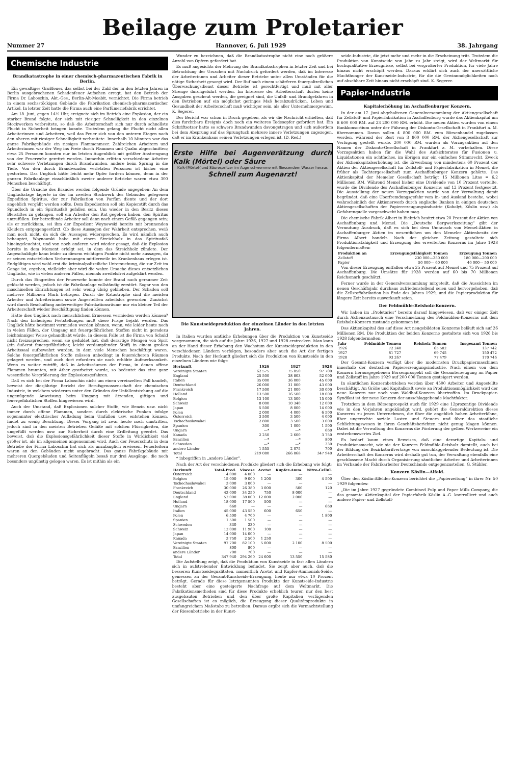Beilage zum Proletarier
Nummer 27 Hannover, 6. Juli 1929 38. Jahrgang
Chemische Industrie
Brandkatastrophe in einer chemisch-pharmazeutischen Fabrik in Berlin.
Ein gewaltiges Großfeuer, das selbst bei der Zahl der in den letzten Jahren in Berlin ausgebrochenen Schadenfeuer Aufsehen erregt, hat den Betrieb der Firma Dr. Laboschin, Akt.-Ges., Berlin-Alt-Moabit, vernichtet. Die Firma betrieb in einem sechsstöckigen Gebäude die Fabrikation chemisch-pharmazeutischer Artikel. In letzter Zeit hatte die Firma auch eine Parfümeriefabrik errichtet.
Am 18. Juni, gegen 14½ Uhr, ereignete sich im Betrieb eine Explosion, der ein starker Brand folgte, der sich mit riesiger Schnelligkeit in den einzelnen Stockwerken verbreitete, so daß die Arbeiterschaft sich nur durch schnellste Flucht in Sicherheit bringen konnte. Trotzdem gelang die Flucht nicht allen Arbeiterinnen und Arbeitern, weil das Feuer sich von den unteren Etagen nach den oberen mit riesiger Schnelligkeit verbreitete. Innerhalb 10 Minuten war das ganze Fabrikgebäude ein riesiges Flammenmeer. Zahlreichen Arbeitern und Arbeiterinnen war der Weg ins Freie durch Flammen und Qualm abgeschnitten; etwa 25 Personen konnten nur im letzten Augenblick mit größter Anstrengung von der Feuerwehr gerettet werden. Immerhin erlitten verschiedene Arbeiter sehr schwere Verletzungen durch Brandwunden, andere beim Sprung in die Tiefe. Von den durch Brandwunden verletzten Personen ist bisher eine gestorben. Das Unglück hätte leicht mehr Opfer fordern können, denn in der ganzen Fabrikanlage einschließlich zweier anderer Betriebe waren etwa 300 Menschen beschäftigt.
Über die Ursache des Brandes werden folgende Gründe angegeben: An dem Unglückstage lagerte in der im zweiten Stockwerk des Gebäudes gelegenen Expedition Spiritus, der zur Fabrikation von Parfüm diente und der dort angeblich vergällt werden sollte. Dem Expedienten soll ein Kopierstift durch das Spundloch in ein Spiritusfaß gefallen sein. Um wieder in den Besitz dieses Bleistiftes zu gelangen, soll ein Arbeiter den Rat gegeben haben, den Spiritus umzufüllen. Der betreffende Arbeiter soll dann nach einem Gefäß gegangen sein; als er zurückkam, sei ihm der Expedient Woynowski bereits mit brennenden Kleidern entgegengestürzt. Ob diese Aussagen der Wahrheit entsprechen, weiß man noch nicht, da sich die Aussagen widersprechen. Es wird nämlich auch behauptet, Woynowski habe mit einem Streichholz in das Spiritusfaß hineingeleuchtet, und von noch anderen wird wieder gesagt, daß die Explosion bereits in dem Moment erfolgt sei, in dem das Streichholz zündete. Der Angeschuldigte kann leider zu diesem wichtigen Punkte nicht mehr aussagen, da er seinen entsetzlichen Verbrennungen mittlerweile im Krankenhaus erlegen ist. Endgültiges wird wohl erst die kriminalpolizeiliche Untersuchung, die zur Zeit im Gange ist, ergeben, vielleicht aber wird die wahre Ursache dieses entsetzlichen Unglücks, wie in vielen anderen Fällen, niemals zweifelsfrei aufgeklärt werden.
Durch das Eingreifen der Feuerwehr konnte der Brand nach geraumer Zeit gelöscht werden, jedoch ist die Fabrikanlage vollständig zerstört. Sogar von den maschinellen Einrichtungen ist sehr wenig übrig geblieben. Der Schaden soll mehrere Millionen Mark betragen. Durch die Katastrophe sind die meisten Arbeiter und Arbeiterinnen sowie Angestellten arbeitslos geworden. Zunächst wird durch Beschaffung anderweitiger Fabrikationsräume nur ein kleiner Teil der Arbeiterschaft wieder Beschäftigung finden können.
Hätte dies Unglück nach menschlichem Ermessen vermieden werden können? Nach den bisherigen Feststellungen muß diese Frage bejaht werden. Das Unglück hätte bestimmt vermieden werden können, wenn, wie leider heute noch in vielen Fällen, der Umgang mit feuergefährlichen Stoffen nicht in geradezu leichtsinniger Weise gehandhabt würde. In diesem Falle ist die Firma von Schuld nicht freizusprechen, wenn sie geduldet hat, daß derartige Mengen von Sprit (ein äußerst feuergefährlicher, leicht verdampfender Stoff) in einem großen Arbeitssaal aufbewahrt wurden, in dem viele Menschen beschäftigt waren. Solche feuergefährlichen Stoffe müssen unbedingt in feuersicheren Räumen gelagert werden, und auch dort erfordern sie noch erhöhte Aufmerksamkeit. Wenn es weiter zutrifft, daß in Arbeitsräumen der Firma, in denen offene Flammen brannten, mit Äther gearbeitet wurde, so bedeutet das eine ganz wesentliche Vergrößerung der Explosionsgefahren.
Daß es sich bei der Firma Laboschin nicht um einen vereinzelten Fall handelt, beweist der diesjährige Bericht der Berufsgenossenschaft der chemischen Industrie, in welchem wiederum unter den Gründen der Unfallentstehung auf die ungenügende Anweisung beim Umgang mit ätzenden, giftigen und feuergefährlichen Stoffen hingewiesen wird.
Auch der Umstand, daß Explosionen solcher Stoffe, wie Benzin usw. nicht immer durch offene Flammen, sondern durch elektrische Funken infolge sogenannter elektrischer Aufladung beim Umfüllen usw. entstehen können, findet zu wenig Beachtung. Dieser Vorgang ist zwar heute noch umstritten, jedoch sind in den meisten Betrieben Gefäße mit solchen Flüssigkeiten, die umgefüllt werden usw. zur Sicherheit durch eine Erdleitung geerdet. Das beweist, daß die Explosionsgefährlichkeit dieser Stoffe in Wirklichkeit viel größer ist, als im allgemeinen angenommen wird. Auch der Feuerschutz in dem Betriebe der Firma Laboschin hat sich als unzulänglich erwiesen. Feuerleitern waren an den Gebäuden nicht angebracht. Das ganze Fabrikgebäude mit mehreren Quergebäuden und Seitenflügeln besaß nur drei Ausgänge, die noch besonders ungünstig gelegen waren. Es ist mithin als ein
Wunder zu bezeichnen, daß die Brandkatastrophe nicht eine noch größere Anzahl von Opfern gefordert hat.
Es muß angesichts der Mehrung der Brandkatastrophen in letzter Zeit und bei Betrachtung der Ursachen mit Nachdruck gefordert werden, daß im Interesse der Arbeiterinnen und Arbeiter dieser Betriebe unter allen Umständen für die nötige Sicherheit gesorgt wird. Der Ruf nach einem schärferen feuerpolizeilichen Überwachungsdienst dieser Betriebe ist gerechtfertigt und muß mit aller Strenge durchgeführt werden. Im Interesse der Arbeiterschaft dürfen keine Ausgaben gescheut werden, die geeignet sind, die Unfall- und Brandgefahren in den Betrieben auf ein möglichst geringes Maß herabzudrücken. Leben und Gesundheit der Arbeiterschaft muß wichtiger sein, als aller Unternehmergewinn. K. Segerer.
Der Bericht war schon in Druck gegeben, als wir die Nachricht erhielten, daß dies furchtbare Ereignis doch noch ein weiteres Todesopfer gefordert hat. Ein Schriftsetzer hatte so schwere Brandwunden davongetragen und sich außerdem bei dem Absprung auf das Sprungtuch mehrere innere Verletzungen zugezogen, daß er im Krankenhaus seinen Verletzungen erlegen ist. (D. Red.)
Erste Hilfe bei Augenverätzung durch Kalk (Mörtel) oder Säure
Kalk-(Mörtel-)und Säurespritzer im Auge schwemme mit fliessendem Wasser heraus
Schnell zum Augenarzt!
Die Kunstseideproduktion der einzelnen Länder in den letzten Jahren.
In Italien wurden amtliche Erhebungen über die Produktion von Kunstseide vorgenommen, die sich auf die Jahre 1926, 1927 und 1928 erstrecken. Man kann an der Hand dieser Erhebung den Wachstum der Kunstseideproduktion in den verschiedenen Ländern verfolgen, besonders aber auch die Art der fertigen Produkte. Nach der Herkunft gliedert sich die Produktion von Kunstseide in den einzelnen Ländern wie folgt:
| Herkunft | 1926 | 1927 | 1928 |
| --- | --- | --- | --- |
| Vereinigte Staaten | 62 575 | 75 050 | 97 700 |
| England | 25 500 | 38 803 | 52 000 |
| Italien | 35 000 | 36 000 | 45 000 |
| Deutschland | 26 000 | 31 000 | 43 000 |
| Frankreich | 17 500 | 21 000 | 30 000 |
| Holland | 13 500 | 16 500 | 18 000 |
| Belgien | 13 100 | 13 500 | 15 000 |
| Schweiz | 8 000 | 10 340 | 12 000 |
| Japan | 5 500 | 8 000 | 14 000 |
| Polen | 2 000 | 4 000 | 6 500 |
| Österreich | 3 500 | 3 500 | 4 000 |
| Tschechoslowakei | 2 800 | 3 500 | 3 000 |
| Spanien | 300 | 1 000 | 1 500 |
| Ungarn | —* | —* | 660 |
| Kanada | 2 250 | 2 600 | 3 750 |
| Brasilien | —* | —* | 800 |
| Schweden | —* | —* | 330 |
| andere Länder | 1 555 | 2 075 | 700 |
| Total | 219 080 | 266 868 | 347 940 |
* inbegriffen in „andere Länder“.
Nach der Art der verschiedenen Produkte gliedert sich die Erhebung wie folgt:
| Herkunft | Total-Prod. | Viscose | Acetat | Kupfer-Amm. | Nitro-Cellul. |
| --- | --- | --- | --- | --- | --- |
| Österreich | 4 000 | 4 000 | — | — | — |
| Belgien | 15 000 | 9 000 | 1 200 | 300 | 4 500 |
| Tschechoslowakei | 3 000 | 3 000 | — | — | — |
| Frankreich | 30 000 | 26 380 | 3 000 | 500 | 120 |
| Deutschland | 43 000 | 34 250 | 750 | 8 000 | — |
| England | 52 000 | 38 000 | 12 000 | 2 000 | — |
| Holland | 18 000 | 17 500 | 500 | — | — |
| Ungarn | 660 | — | — | — | 660 |
| Italien | 45 000 | 43 550 | 600 | 650 | — |
| Polen | 6 500 | 4 700 | — | — | 1 800 |
| Spanien | 1 500 | 1 500 | — | — | — |
| Schweden | 330 | 330 | — | — | — |
| Schweiz | 12 000 | 11 900 | 100 | — | — |
| Japan | 14 000 | 14 000 | — | — | — |
| Kanada | 3 750 | 2 500 | 1 250 | — | — |
| Vereinigte Staaten | 97 700 | 82 100 | 5 000 | 2 100 | 8 500 |
| Brasilien | 800 | 800 | — | — | — |
| andere Länder | 700 | 700 | — | — | — |
| Total | 347 940 | 294 260 | 24 600 | 13 550 | 15 580 |
Die Aufstellung zeigt, daß die Produktion von Kunstseide in fast allen Ländern sich in aufstrebender Entwicklung befindet. Sie zeigt aber auch, daß die besseren Kunstseidequalitäten, namentlich Acetat und Kupfer-Ammoniak-Seide, gemessen an der Gesamt-Kunstseide-Erzeugung, heute nur etwa 10 Prozent beträgt. Gerade für diese letztgenannten Produkte der Kunstseide-Industrie besteht aber eine gesteigerte Nachfrage auf dem Weltmarkt. Die Fabrikationsmethoden sind für diese Produkte erheblich teurer, nur den best ausgebauten Betrieben und den über große Kapitalien verfügenden Gesellschaften ist es möglich, die Erzeugung dieser Qualitätsprodukte in umfangreichem Maßstabe zu betreiben. Daraus ergibt sich die Vormachtstellung der Riesenbetriebe in der Kunst-
seide-Industrie, die jetzt mehr und mehr in die Erscheinung tritt. Trotzdem die Produktion von Kunstseide von Jahr zu Jahr steigt, wird der Weltmarkt für hochqualitative Erzeugnisse, selbst bei vergrößerter Produktion, für viele Jahre hinaus nicht erschöpft werden. Daraus erklärt sich auch der unersättliche Machthunger der Kunstseide-Industrie, für die die Gewinnmöglichkeiten noch auf absehbare Zeit hinaus nicht erschöpft sind. K. Segerer.
Papier-Industrie
Kapitalerhöhung im Aschaffenburger Konzern.
In der am 17. Juni abgehaltenen Generalversammlung der Aktiengesellschaft für Zellstoff- und Papierfabrikation in Aschaffenburg wurde das Aktienkapital um 8 600 000 RM. auf 23 200 000 RM. erhöht. Die neuen Aktien wurden von einem Bankkonsortium unter der Führung der Diskonto-Gesellschaft in Frankfurt a. M. übernommen. Davon sollen 4 800 000 RM. zum Börsenhandel zugelassen werden, während der Rest von 3 800 000 RM. der Aktiengesellschaft zur Verfügung gestellt wurde. 200 000 RM. wurden als Vorzugsaktien auf den Namen der Diskonto-Gesellschaft in Frankfurt a. M. vorbehalten. Diese Vorzugsaktien haben für die Wahl des Aufsichtsrates für Fusionen u. Liquidationen ein achtfaches, im übrigen nur ein einfaches Stimmrecht. Zweck der Aktienkapitalserhöhung ist, die Erwerbung von mindestens 60 Prozent der Aktien der Aktiengesellschaft für Zellstoff- und Papierfabrikation in Memel, die früher als Tochtergesellschaft zum Aschaffenburger Konzern gehörte. Das Aktienkapital der Memeler Gesellschaft beträgt 15 Millionen Litas = 6,2 Millionen RM. Während Memel bisher eine Dividende von 10 Prozent verteilte, wurde die Dividende des Aschaffenburger Konzerns auf 12 Prozent festgesetzt. Die Ausstellung der neuen Vorzugsaktien wurde von der Verwaltung damit begründet, daß eine Überfremdungsgefahr vom In- und Ausland bestehe, wobei wahrscheinlich der Aktienerwerb durch englische Banken in einigen deutschen Aktiengesellschaften der Papiererzeugungsindustrie (Koholyt, Köslin usw.) als Gefahrenquelle vorgeschwebt haben mag.
Die chemische Fabrik Albert in Biebrich besitzt etwa 20 Prozent der Aktien von Aschaffenburg und Memel. Die „Deutsche Bergwerkszeitung“ gibt der Vermutung Ausdruck, daß es sich bei dem Umtausch von Memel-Aktien in Aschaffenburger Aktien im wesentlichen um den Memeler Aktienbesitz der Firma Albert handelt. Nach der gleichen Zeitung gestaltete sich Produktionsfähigkeit und Erzeugung des erweiterten Konzerns im Jahre 1928 folgendermaßen:
| Produktion an | Erzeugungsfähigkeit Tonnen | Erzeugung Tonnen |
| --- | --- | --- |
| Zellstoff | 230 000—250 000 | 180 000—200 000 |
| Papier | 50 000— 60 000 | 40 000— 50 000 |
Von dieser Erzeugung entfallen etwa 25 Prozent auf Memel und 75 Prozent auf Aschaffenburg. Die Umsätze für 1928 werden auf 60 bis 70 Millionen Reichsmark geschätzt.
Ferner wurde in der Generalversammlung mitgeteilt, daß die Aussichten im neuen Geschäftsjahr durchaus zufriedenstellend seien und hervorgehoben, daß die Zellstoffabrikation bis Ende des Jahres 1929, und die Papierproduktion für längere Zeit bereits ausverkauft seien.
Der Feldmühle-Reisholz-Konzern.
Wir haben im „Proletarier“ bereits darauf hingewiesen, daß vor einiger Zeit durch Aktienaustausch eine Verschmelzung des Feldmühlen-Konzerns mit dem Reisholz-Konzern zustande gekommen ist.
Das Aktienkapital des auf diese Art neugebildeten Konzerns beläuft sich auf 26 Millionen RM. Die Produktion der beiden Konzerne gestaltete sich von 1926 bis 1928 folgendermaßen:
| Jahr | Feldmühle Tonnen | Reisholz Tonnen | Insgesamt Tonnen |
| --- | --- | --- | --- |
| 1926 | 72 240 | 65 502 | 137 742 |
| 1927 | 81 727 | 69 745 | 150 472 |
| 1928 | 93 267 | 77 479 | 170 746 |
Der Gesamt-Konzern verfügt über die modernsten Druckpapiermaschinen innerhalb der deutschen Papiererzeugungsindustrie. Nach einem von dem Konzern herausgegebenen Börsenprospekt soll die Gesamterzeugung an Papier und Zellstoff im Jahre 1929 auf 200 000 Tonnen gesteigert werden.
In sämtlichen Konzernbetrieben werden über 4500 Arbeiter und Angestellte beschäftigt. An Größe und Kapitalkraft sowie an Produktionsmöglichkeit wird der neue Konzern nur noch vom Waldhof-Konzern übertroffen. Im Druckpapier-Syndikat ist der neue Konzern der ausschlaggebende Machtfaktor.
Trotzdem in dem Börsenprospekt auch für 1929 eine 12prozentige Dividende wie in den Vorjahren angekündigt wird, gehört die Generaldirektion dieses Konzerns zu jenen Unternehmen, die über die angeblich hohen Arbeiterlöhne, über ungerechte soziale Lasten und Steuern und über das staatliche Schlichtungswesen in ihren Geschäftsberichten nicht genug klagen können. Dabei ist die Verwaltung des Konzerns die Förderung der gelben Werkvereine ein erstrebenswertes Ziel.
Es bedarf kaum eines Beweises, daß eine derartige Kapitals- und Produktionsmacht, wie sie der Konzern Feldmühle-Reisholz darstellt, auch bei der Bildung der Bezirkstarifverträge von ausschlaggebender Bedeutung ist. Die Arbeiterschaft des Konzerns wird deshalb gut tun, der Verwaltung ebenfalls eine geschlossene Macht durch Organisierung sämtlicher Arbeiter und Arbeiterinnen im Verbande der Fabrikarbeiter Deutschlands entgegenzustellen. G. Stühler.
Konzern Köslin—Alfeld.
Über den Köslin-Alfelder-Konzern berichtet die „Papierzeitung“ in ihrer Nr. 50 1929 folgendes:
„Die im Jahre 1927 gegründete Combined Pulp and Paper Mills Company, die das gesamte Aktienkapital der Papierfabrik Köslin A.-G. kontrolliert und auch andere Papier- und Zellstoff-